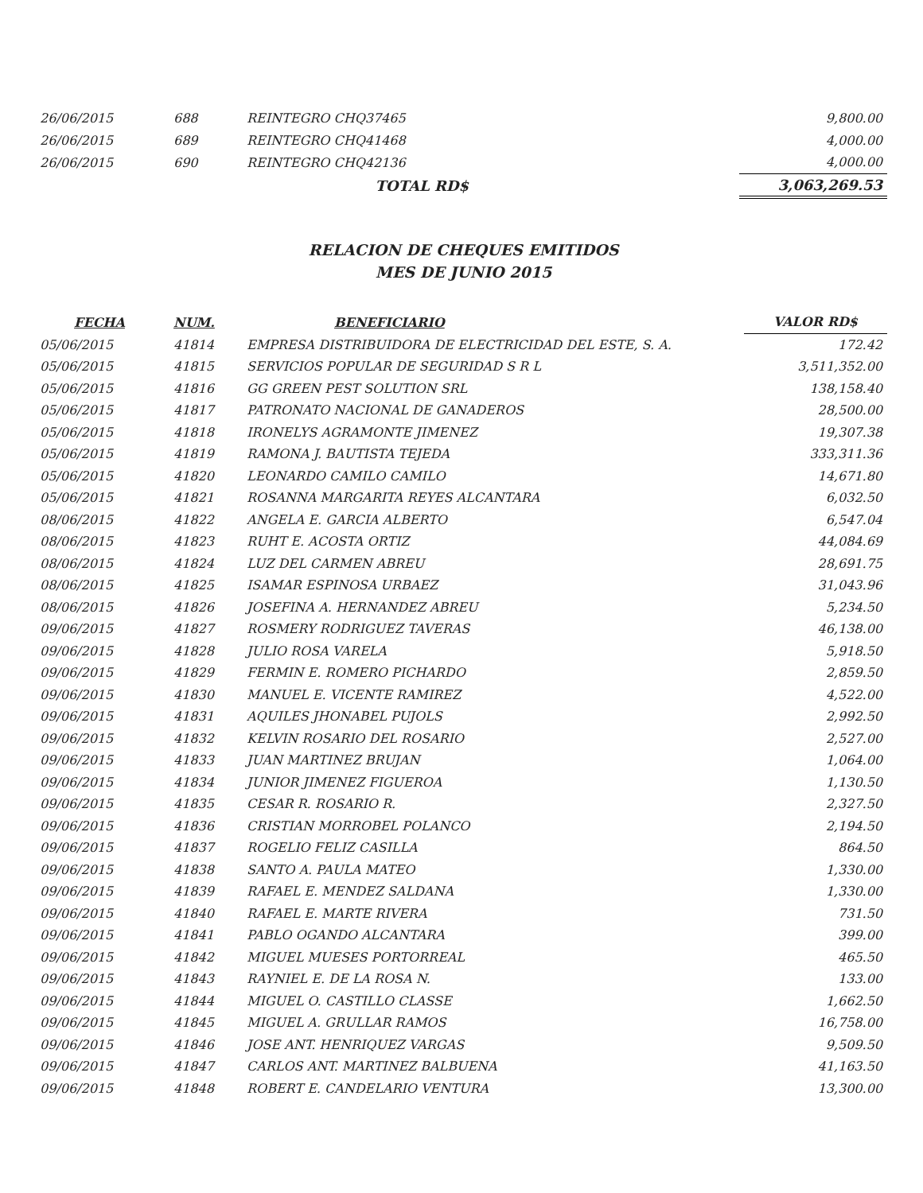| 26/06/2015 | 688 | REINTEGRO CHQ37465 | 9,800.00 |
| 26/06/2015 | 689 | REINTEGRO CHQ41468 | 4,000.00 |
| 26/06/2015 | 690 | REINTEGRO CHQ42136 | 4,000.00 |
| | | TOTAL RD$ | 3,063,269.53 |
RELACION DE CHEQUES EMITIDOS
MES DE JUNIO 2015
| FECHA | NUM. | BENEFICIARIO | VALOR RD$ |
| --- | --- | --- | --- |
| 05/06/2015 | 41814 | EMPRESA DISTRIBUIDORA DE ELECTRICIDAD DEL ESTE, S. A. | 172.42 |
| 05/06/2015 | 41815 | SERVICIOS POPULAR DE SEGURIDAD S R L | 3,511,352.00 |
| 05/06/2015 | 41816 | GG GREEN PEST SOLUTION SRL | 138,158.40 |
| 05/06/2015 | 41817 | PATRONATO NACIONAL DE GANADEROS | 28,500.00 |
| 05/06/2015 | 41818 | IRONELYS AGRAMONTE JIMENEZ | 19,307.38 |
| 05/06/2015 | 41819 | RAMONA J. BAUTISTA TEJEDA | 333,311.36 |
| 05/06/2015 | 41820 | LEONARDO CAMILO CAMILO | 14,671.80 |
| 05/06/2015 | 41821 | ROSANNA MARGARITA REYES ALCANTARA | 6,032.50 |
| 08/06/2015 | 41822 | ANGELA E. GARCIA ALBERTO | 6,547.04 |
| 08/06/2015 | 41823 | RUHT E. ACOSTA ORTIZ | 44,084.69 |
| 08/06/2015 | 41824 | LUZ DEL CARMEN ABREU | 28,691.75 |
| 08/06/2015 | 41825 | ISAMAR ESPINOSA URBAEZ | 31,043.96 |
| 08/06/2015 | 41826 | JOSEFINA A. HERNANDEZ ABREU | 5,234.50 |
| 09/06/2015 | 41827 | ROSMERY RODRIGUEZ TAVERAS | 46,138.00 |
| 09/06/2015 | 41828 | JULIO ROSA VARELA | 5,918.50 |
| 09/06/2015 | 41829 | FERMIN E. ROMERO PICHARDO | 2,859.50 |
| 09/06/2015 | 41830 | MANUEL E. VICENTE RAMIREZ | 4,522.00 |
| 09/06/2015 | 41831 | AQUILES JHONABEL PUJOLS | 2,992.50 |
| 09/06/2015 | 41832 | KELVIN ROSARIO DEL ROSARIO | 2,527.00 |
| 09/06/2015 | 41833 | JUAN MARTINEZ BRUJAN | 1,064.00 |
| 09/06/2015 | 41834 | JUNIOR JIMENEZ FIGUEROA | 1,130.50 |
| 09/06/2015 | 41835 | CESAR R. ROSARIO R. | 2,327.50 |
| 09/06/2015 | 41836 | CRISTIAN MORROBEL POLANCO | 2,194.50 |
| 09/06/2015 | 41837 | ROGELIO FELIZ CASILLA | 864.50 |
| 09/06/2015 | 41838 | SANTO A. PAULA MATEO | 1,330.00 |
| 09/06/2015 | 41839 | RAFAEL E. MENDEZ SALDANA | 1,330.00 |
| 09/06/2015 | 41840 | RAFAEL E. MARTE RIVERA | 731.50 |
| 09/06/2015 | 41841 | PABLO OGANDO ALCANTARA | 399.00 |
| 09/06/2015 | 41842 | MIGUEL MUESES PORTORREAL | 465.50 |
| 09/06/2015 | 41843 | RAYNIEL E. DE LA ROSA N. | 133.00 |
| 09/06/2015 | 41844 | MIGUEL O. CASTILLO CLASSE | 1,662.50 |
| 09/06/2015 | 41845 | MIGUEL A. GRULLAR RAMOS | 16,758.00 |
| 09/06/2015 | 41846 | JOSE ANT. HENRIQUEZ VARGAS | 9,509.50 |
| 09/06/2015 | 41847 | CARLOS ANT. MARTINEZ BALBUENA | 41,163.50 |
| 09/06/2015 | 41848 | ROBERT E. CANDELARIO VENTURA | 13,300.00 |